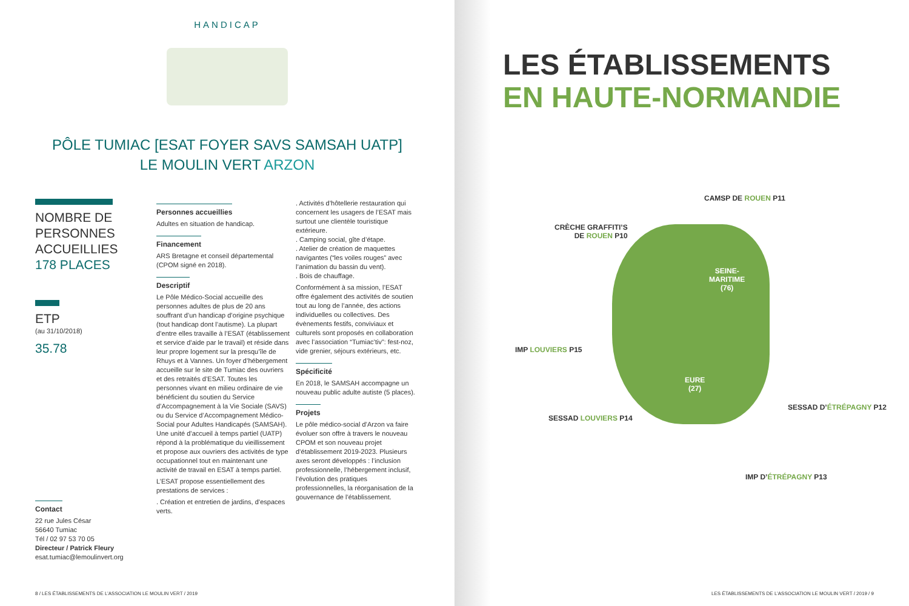HANDICAP
PÔLE TUMIAC [ESAT FOYER SAVS SAMSAH UATP]
LE MOULIN VERT ARZON
NOMBRE DE
PERSONNES
ACCUEILLIES
178 PLACES
ETP
(au 31/10/2018)
35.78
Contact
22 rue Jules César
56640 Tumiac
Tél / 02 97 53 70 05
Directeur / Patrick Fleury
esat.tumiac@lemoulinvert.org
Personnes accueillies
Adultes en situation de handicap.
Financement
ARS Bretagne et conseil départemental (CPOM signé en 2018).
Descriptif
Le Pôle Médico-Social accueille des personnes adultes de plus de 20 ans souffrant d’un handicap d’origine psychique (tout handicap dont l’autisme). La plupart d’entre elles travaille à l’ESAT (établissement et service d’aide par le travail) et réside dans leur propre logement sur la presqu’île de Rhuys et à Vannes. Un foyer d’hébergement accueille sur le site de Tumiac des ouvriers et des retraités d’ESAT. Toutes les personnes vivant en milieu ordinaire de vie bénéficient du soutien du Service d’Accompagnement à la Vie Sociale (SAVS) ou du Service d’Accompagnement Médico-Social pour Adultes Handicapés (SAMSAH). Une unité d’accueil à temps partiel (UATP) répond à la problématique du vieillissement et propose aux ouvriers des activités de type occupationnel tout en maintenant une activité de travail en ESAT à temps partiel.
L’ESAT propose essentiellement des prestations de services :
. Création et entretien de jardins, d’espaces verts.
. Activités d’hôtellerie restauration qui concernent les usagers de l’ESAT mais surtout une clientèle touristique extérieure.
. Camping social, gîte d’étape.
. Atelier de création de maquettes navigantes (“les voiles rouges” avec l’animation du bassin du vent).
. Bois de chauffage.
Conformément à sa mission, l’ESAT offre également des activités de soutien tout au long de l’année, des actions individuelles ou collectives. Des évènements festifs, conviviaux et culturels sont proposés en collaboration avec l’association “Tumiac’tiv”: fest-noz, vide grenier, séjours extérieurs, etc.
Spécificité
En 2018, le SAMSAH accompagne un nouveau public adulte autiste (5 places).
Projets
Le pôle médico-social d’Arzon va faire évoluer son offre à travers le nouveau CPOM et son nouveau projet d’établissement 2019-2023. Plusieurs axes seront développés : l’inclusion professionnelle, l’hébergement inclusif, l’évolution des pratiques professionnelles, la réorganisation de la gouvernance de l’établissement.
8 / LES ÉTABLISSEMENTS DE L’ASSOCIATION LE MOULIN VERT / 2019
LES ÉTABLISSEMENTS
EN HAUTE-NORMANDIE
SEINE-
MARITIME
(76)
EURE
(27)
CAMSP DE ROUEN P11
CRÈCHE GRAFFITI’S
DE ROUEN P10
IMP LOUVIERS P15
SESSAD D’ÉTRÉPAGNY P12
SESSAD LOUVIERS P14
IMP D’ÉTRÉPAGNY P13
LES ÉTABLISSEMENTS DE L’ASSOCIATION LE MOULIN VERT / 2019 / 9